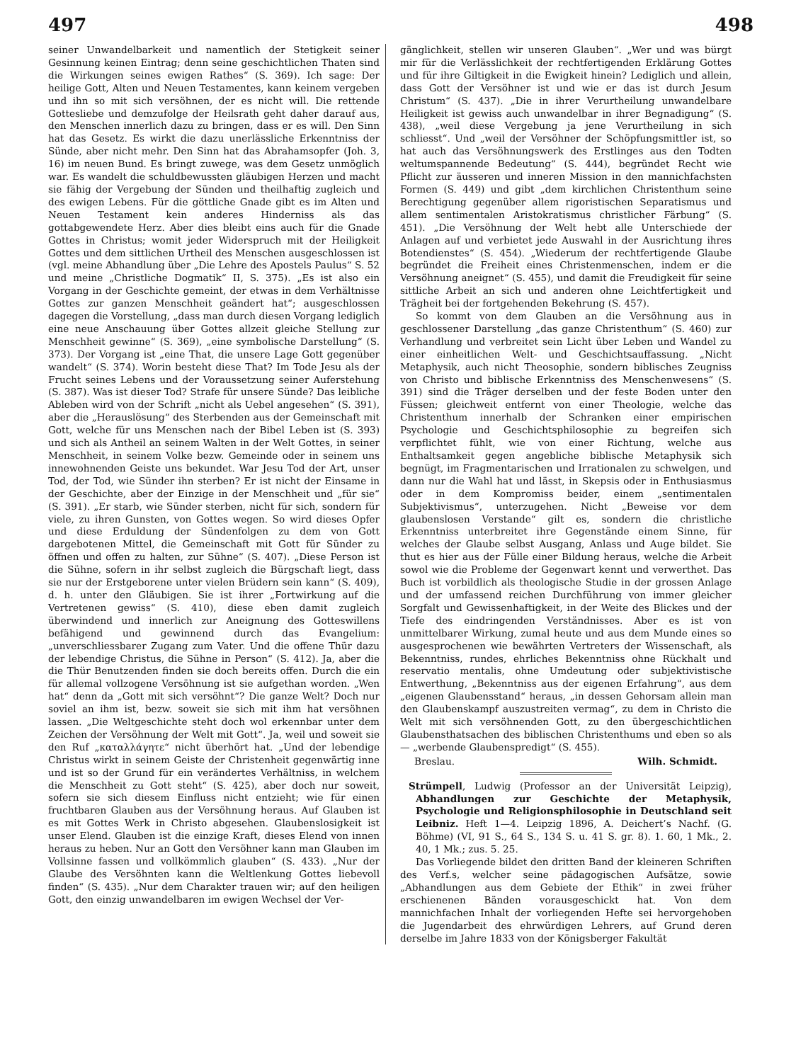497 498
seiner Unwandelbarkeit und namentlich der Stetigkeit seiner Gesinnung keinen Eintrag; denn seine geschichtlichen Thaten sind die Wirkungen seines ewigen Rathes“ (S. 369). Ich sage: Der heilige Gott, Alten und Neuen Testamentes, kann keinem vergeben und ihn so mit sich versöhnen, der es nicht will. Die rettende Gottesliebe und demzufolge der Heilsrath geht daher darauf aus, den Menschen innerlich dazu zu bringen, dass er es will. Den Sinn hat das Gesetz. Es wirkt die dazu unerlässliche Erkenntniss der Sünde, aber nicht mehr. Den Sinn hat das Abrahamsopfer (Joh. 3, 16) im neuen Bund. Es bringt zuwege, was dem Gesetz unmöglich war. Es wandelt die schuldbewussten gläubigen Herzen und macht sie fähig der Vergebung der Sünden und theilhaftig zugleich und des ewigen Lebens. Für die göttliche Gnade gibt es im Alten und Neuen Testament kein anderes Hinderniss als das gottabgewendete Herz. Aber dies bleibt eins auch für die Gnade Gottes in Christus; womit jeder Widerspruch mit der Heiligkeit Gottes und dem sittlichen Urtheil des Menschen ausgeschlossen ist (vgl. meine Abhandlung über „Die Lehre des Apostels Paulus“ S. 52 und meine „Christliche Dogmatik“ II, S. 375). „Es ist also ein Vorgang in der Geschichte gemeint, der etwas in dem Verhältnisse Gottes zur ganzen Menschheit geändert hat“; ausgeschlossen dagegen die Vorstellung, „dass man durch diesen Vorgang lediglich eine neue Anschauung über Gottes allzeit gleiche Stellung zur Menschheit gewinne“ (S. 369), „eine symbolische Darstellung“ (S. 373). Der Vorgang ist „eine That, die unsere Lage Gott gegenüber wandelt“ (S. 374). Worin besteht diese That? Im Tode Jesu als der Frucht seines Lebens und der Voraussetzung seiner Auferstehung (S. 387). Was ist dieser Tod? Strafe für unsere Sünde? Das leibliche Ableben wird von der Schrift „nicht als Uebel angesehen“ (S. 391), aber die „Herauslösung“ des Sterbenden aus der Gemeinschaft mit Gott, welche für uns Menschen nach der Bibel Leben ist (S. 393) und sich als Antheil an seinem Walten in der Welt Gottes, in seiner Menschheit, in seinem Volke bezw. Gemeinde oder in seinem uns innewohnenden Geiste uns bekundet. War Jesu Tod der Art, unser Tod, der Tod, wie Sünder ihn sterben? Er ist nicht der Einsame in der Geschichte, aber der Einzige in der Menschheit und „für sie“ (S. 391). „Er starb, wie Sünder sterben, nicht für sich, sondern für viele, zu ihren Gunsten, von Gottes wegen. So wird dieses Opfer und diese Erduldung der Sündenfolgen zu dem von Gott dargebotenen Mittel, die Gemeinschaft mit Gott für Sünder zu öffnen und offen zu halten, zur Sühne“ (S. 407). „Diese Person ist die Sühne, sofern in ihr selbst zugleich die Bürgschaft liegt, dass sie nur der Erstgeborene unter vielen Brüdern sein kann“ (S. 409), d. h. unter den Gläubigen. Sie ist ihrer „Fortwirkung auf die Vertretenen gewiss“ (S. 410), diese eben damit zugleich überwindend und innerlich zur Aneignung des Gotteswillens befähigend und gewinnend durch das Evangelium: „unverschliessbarer Zugang zum Vater. Und die offene Thür dazu der lebendige Christus, die Sühne in Person“ (S. 412). Ja, aber die die Thür Benutzenden finden sie doch bereits offen. Durch die ein für allemal vollzogene Versöhnung ist sie aufgethan worden. „Wen hat“ denn da „Gott mit sich versöhnt“? Die ganze Welt? Doch nur soviel an ihm ist, bezw. soweit sie sich mit ihm hat versöhnen lassen. „Die Weltgeschichte steht doch wol erkennbar unter dem Zeichen der Versöhnung der Welt mit Gott“. Ja, weil und soweit sie den Ruf „καταλλάγητε“ nicht überhört hat. „Und der lebendige Christus wirkt in seinem Geiste der Christenheit gegenwärtig inne und ist so der Grund für ein verändertes Verhältniss, in welchem die Menschheit zu Gott steht“ (S. 425), aber doch nur soweit, sofern sie sich diesem Einfluss nicht entzieht; wie für einen fruchtbaren Glauben aus der Versöhnung heraus. Auf Glauben ist es mit Gottes Werk in Christo abgesehen. Glaubenslosigkeit ist unser Elend. Glauben ist die einzige Kraft, dieses Elend von innen heraus zu heben. Nur an Gott den Versöhner kann man Glauben im Vollsinne fassen und vollkömmlich glauben“ (S. 433). „Nur der Glaube des Versöhnten kann die Weltlenkung Gottes liebevoll finden“ (S. 435). „Nur dem Charakter trauen wir; auf den heiligen Gott, den einzig unwandelbaren im ewigen Wechsel der Ver-
gänglichkeit, stellen wir unseren Glauben“. „Wer und was bürgt mir für die Verlässlichkeit der rechtfertigenden Erklärung Gottes und für ihre Giltigkeit in die Ewigkeit hinein? Lediglich und allein, dass Gott der Versöhner ist und wie er das ist durch Jesum Christum“ (S. 437). „Die in ihrer Verurtheilung unwandelbare Heiligkeit ist gewiss auch unwandelbar in ihrer Begnadigung“ (S. 438), „weil diese Vergebung ja jene Verurtheilung in sich schliesst“. Und „weil der Versöhner der Schöpfungsmittler ist, so hat auch das Versöhnungswerk des Erstlinges aus den Todten weltumspannende Bedeutung“ (S. 444), begründet Recht wie Pflicht zur äusseren und inneren Mission in den mannichfachsten Formen (S. 449) und gibt „dem kirchlichen Christenthum seine Berechtigung gegenüber allem rigoristischen Separatismus und allem sentimentalen Aristokratismus christlicher Färbung“ (S. 451). „Die Versöhnung der Welt hebt alle Unterschiede der Anlagen auf und verbietet jede Auswahl in der Ausrichtung ihres Botendienstes“ (S. 454). „Wiederum der rechtfertigende Glaube begründet die Freiheit eines Christenmenschen, indem er die Versöhnung aneignet“ (S. 455), und damit die Freudigkeit für seine sittliche Arbeit an sich und anderen ohne Leichtfertigkeit und Trägheit bei der fortgehenden Bekehrung (S. 457).
So kommt von dem Glauben an die Versöhnung aus in geschlossener Darstellung „das ganze Christenthum“ (S. 460) zur Verhandlung und verbreitet sein Licht über Leben und Wandel zu einer einheitlichen Welt- und Geschichtsauffassung. „Nicht Metaphysik, auch nicht Theosophie, sondern biblisches Zeugniss von Christo und biblische Erkenntniss des Menschenwesens“ (S. 391) sind die Träger derselben und der feste Boden unter den Füssen; gleichweit entfernt von einer Theologie, welche das Christenthum innerhalb der Schranken einer empirischen Psychologie und Geschichtsphilosophie zu begreifen sich verpflichtet fühlt, wie von einer Richtung, welche aus Enthaltsamkeit gegen angebliche biblische Metaphysik sich begnügt, im Fragmentarischen und Irrationalen zu schwelgen, und dann nur die Wahl hat und lässt, in Skepsis oder in Enthusiasmus oder in dem Kompromiss beider, einem „sentimentalen Subjektivismus“, unterzugehen. Nicht „Beweise vor dem glaubenslosen Verstande“ gilt es, sondern die christliche Erkenntniss unterbreitet ihre Gegenstände einem Sinne, für welches der Glaube selbst Ausgang, Anlass und Auge bildet. Sie thut es hier aus der Fülle einer Bildung heraus, welche die Arbeit sowol wie die Probleme der Gegenwart kennt und verwerthet. Das Buch ist vorbildlich als theologische Studie in der grossen Anlage und der umfassend reichen Durchführung von immer gleicher Sorgfalt und Gewissenhaftigkeit, in der Weite des Blickes und der Tiefe des eindringenden Verständnisses. Aber es ist von unmittelbarer Wirkung, zumal heute und aus dem Munde eines so ausgesprochenen wie bewährten Vertreters der Wissenschaft, als Bekenntniss, rundes, ehrliches Bekenntniss ohne Rückhalt und reservatio mentalis, ohne Umdeutung oder subjektivistische Entwerthung, „Bekenntniss aus der eigenen Erfahrung“, aus dem „eigenen Glaubensstand“ heraus, „in dessen Gehorsam allein man den Glaubenskampf auszustreiten vermag“, zu dem in Christo die Welt mit sich versöhnenden Gott, zu den übergeschichtlichen Glaubensthatsachen des biblischen Christenthums und eben so als — „werbende Glaubenspredigt“ (S. 455).
Breslau. Wilh. Schmidt.
Strümpell, Ludwig (Professor an der Universität Leipzig), Abhandlungen zur Geschichte der Metaphysik, Psychologie und Religionsphilosophie in Deutschland seit Leibniz. Heft 1—4. Leipzig 1896, A. Deichert’s Nachf. (G. Böhme) (VI, 91 S., 64 S., 134 S. u. 41 S. gr. 8). 1. 60, 1 Mk., 2. 40, 1 Mk.; zus. 5. 25.
Das Vorliegende bildet den dritten Band der kleineren Schriften des Verf.s, welcher seine pädagogischen Aufsätze, sowie „Abhandlungen aus dem Gebiete der Ethik“ in zwei früher erschienenen Bänden vorausgeschickt hat. Von dem mannichfachen Inhalt der vorliegenden Hefte sei hervorgehoben die Jugendarbeit des ehrwürdigen Lehrers, auf Grund deren derselbe im Jahre 1833 von der Königsberger Fakultät